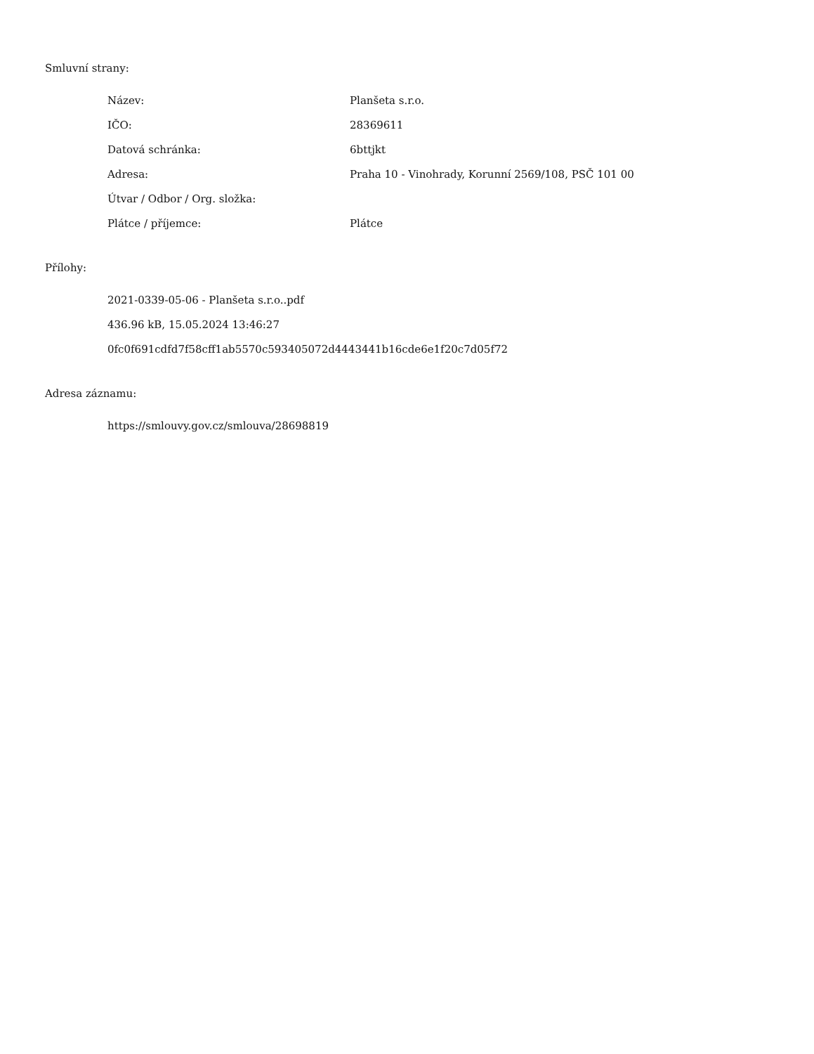Smluvní strany:
| Název: | Planšeta s.r.o. |
| IČO: | 28369611 |
| Datová schránka: | 6bttjkt |
| Adresa: | Praha 10 - Vinohrady, Korunní 2569/108, PSČ 101 00 |
| Útvar / Odbor / Org. složka: | |
| Plátce / příjemce: | Plátce |
Přílohy:
2021-0339-05-06 - Planšeta s.r.o..pdf
436.96 kB, 15.05.2024 13:46:27
0fc0f691cdfd7f58cff1ab5570c593405072d4443441b16cde6e1f20c7d05f72
Adresa záznamu:
https://smlouvy.gov.cz/smlouva/28698819